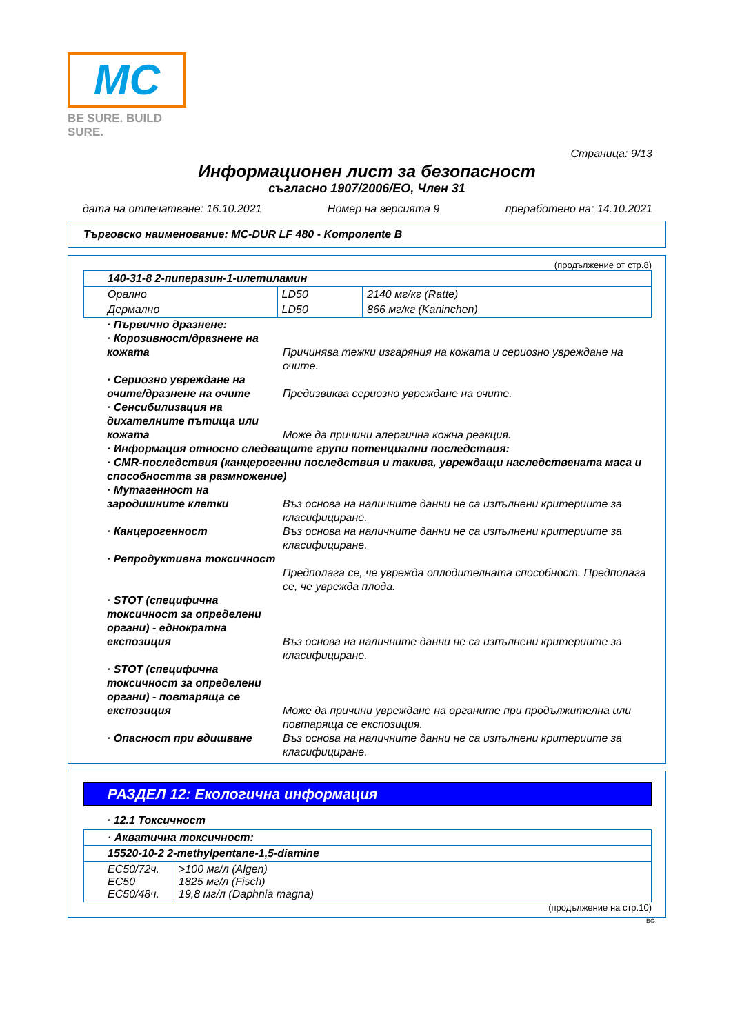MC
BE SURE. BUILD SURE.
Страница: 9/13
Информационен лист за безопасност
съгласно 1907/2006/ЕО, Член 31
дата на отпечатване: 16.10.2021 Номер на версията 9 преработено на: 14.10.2021
Търговско наименование: MC-DUR LF 480 - Komponente B
(продължение от стр.8)
| 140-31-8 2-пиперазин-1-илетиламин | | |
| Орално | LD50 | 2140 мг/кг (Ratte) |
| Дермално | LD50 | 866 мг/кг (Kaninchen) |
· Първично дразнене:
· Корозивност/дразнене на кожата
Причинява тежки изгаряния на кожата и сериозно увреждане на очите.
· Сериозно увреждане на очите/дразнене на очите
Предизвиква сериозно увреждане на очите.
· Сенсибилизация на дихателните пътища или кожата
Може да причини алергична кожна реакция.
· Информация относно следващите групи потенциални последствия:
· CMR-последствия (канцерогенни последствия и такива, увреждащи наследствената маса и способността за размножение)
· Мутагенност на зародишните клетки
Въз основа на наличните данни не са изпълнени критериите за класифициране.
· Канцерогенност Въз основа на наличните данни не са изпълнени критериите за класифициране.
· Репродуктивна токсичност
Предполага се, че уврежда оплодителната способност. Предполага се, че уврежда плода.
· STOT (специфична токсичност за определени органи) - еднократна експозиция
Въз основа на наличните данни не са изпълнени критериите за класифициране.
· STOT (специфична токсичност за определени органи) - повтаряща се експозиция
Може да причини увреждане на органите при продължителна или повтаряща се експозиция.
· Опасност при вдишване Въз основа на наличните данни не са изпълнени критериите за класифициране.
РАЗДЕЛ 12: Екологична информация
· 12.1 Токсичност
| · Акватична токсичност: | |
| 15520-10-2 2-methylpentane-1,5-diamine | |
| EC50/72ч. EC50 EC50/48ч. | >100 мг/л (Algen) 1825 мг/л (Fisch) 19,8 мг/л (Daphnia magna) |
(продължение на стр.10)
BG